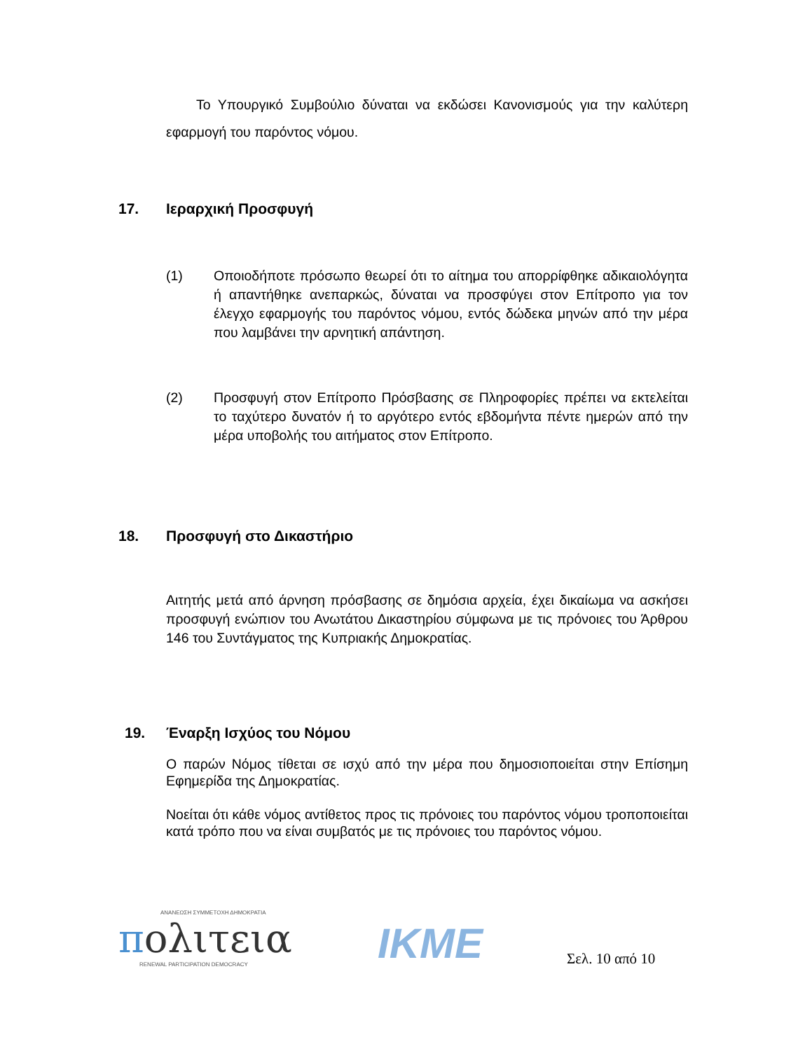Το Υπουργικό Συμβούλιο δύναται να εκδώσει Κανονισμούς για την καλύτερη εφαρμογή του παρόντος νόμου.
17. Ιεραρχική Προσφυγή
(1) Οποιοδήποτε πρόσωπο θεωρεί ότι το αίτημα του απορρίφθηκε αδικαιολόγητα ή απαντήθηκε ανεπαρκώς, δύναται να προσφύγει στον Επίτροπο για τον έλεγχο εφαρμογής του παρόντος νόμου, εντός δώδεκα μηνών από την μέρα που λαμβάνει την αρνητική απάντηση.
(2) Προσφυγή στον Επίτροπο Πρόσβασης σε Πληροφορίες πρέπει να εκτελείται το ταχύτερο δυνατόν ή το αργότερο εντός εβδομήντα πέντε ημερών από την μέρα υποβολής του αιτήματος στον Επίτροπο.
18. Προσφυγή στο Δικαστήριο
Αιτητής μετά από άρνηση πρόσβασης σε δημόσια αρχεία, έχει δικαίωμα να ασκήσει προσφυγή ενώπιον του Ανωτάτου Δικαστηρίου σύμφωνα με τις πρόνοιες του Άρθρου 146 του Συντάγματος της Κυπριακής Δημοκρατίας.
19. Έναρξη Ισχύος του Νόμου
Ο παρών Νόμος τίθεται σε ισχύ από την μέρα που δημοσιοποιείται στην Επίσημη Εφημερίδα της Δημοκρατίας.
Νοείται ότι κάθε νόμος αντίθετος προς τις πρόνοιες του παρόντος νόμου τροποποιείται κατά τρόπο που να είναι συμβατός με τις πρόνοιες του παρόντος νόμου.
ΑΝΑΝΕΩΣΗ ΣΥΜΜΕΤΟΧΗ ΔΗΜΟΚΡΑΤΙΑ
πολιτεια
RENEWAL PARTICIPATION DEMOCRACY
IKME
Σελ. 10 από 10